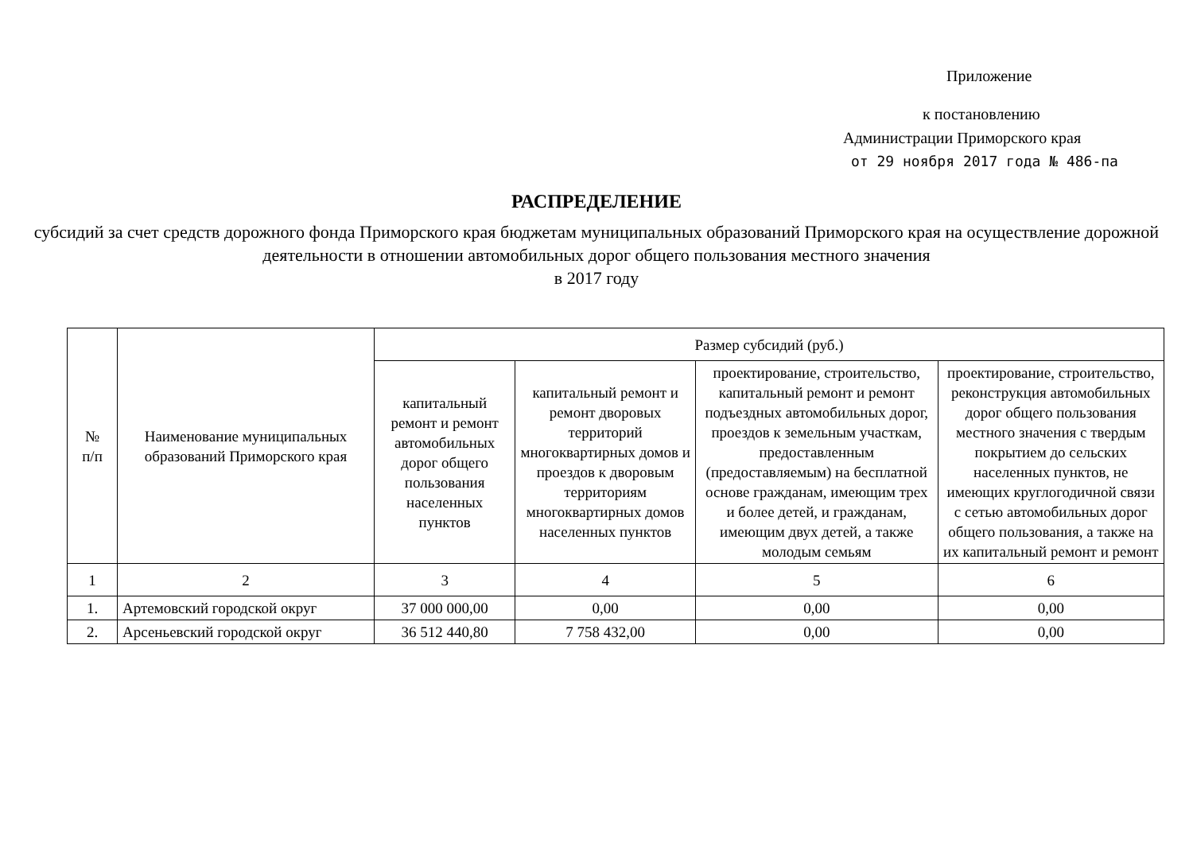Приложение
к постановлению
Администрации Приморского края
от 29 ноября 2017 года № 486-па
РАСПРЕДЕЛЕНИЕ
субсидий за счет средств дорожного фонда Приморского края бюджетам муниципальных образований Приморского края на осуществление дорожной деятельности в отношении автомобильных дорог общего пользования местного значения
в 2017 году
| № п/п | Наименование муниципальных образований Приморского края | Размер субсидий (руб.) | | | |
| --- | --- | --- | --- | --- | --- |
| | | капитальный ремонт и ремонт автомобильных дорог общего пользования населенных пунктов | капитальный ремонт и ремонт дворовых территорий многоквартирных домов и проездов к дворовым территориям многоквартирных домов населенных пунктов | проектирование, строительство, капитальный ремонт и ремонт подъездных автомобильных дорог, проездов к земельным участкам, предоставленным (предоставляемым) на бесплатной основе гражданам, имеющим трех и более детей, и гражданам, имеющим двух детей, а также молодым семьям | проектирование, строительство, реконструкция автомобильных дорог общего пользования местного значения с твердым покрытием до сельских населенных пунктов, не имеющих круглогодичной связи с сетью автомобильных дорог общего пользования, а также на их капитальный ремонт и ремонт |
| 1 | 2 | 3 | 4 | 5 | 6 |
| 1. | Артемовский городской округ | 37 000 000,00 | 0,00 | 0,00 | 0,00 |
| 2. | Арсеньевский городской округ | 36 512 440,80 | 7 758 432,00 | 0,00 | 0,00 |